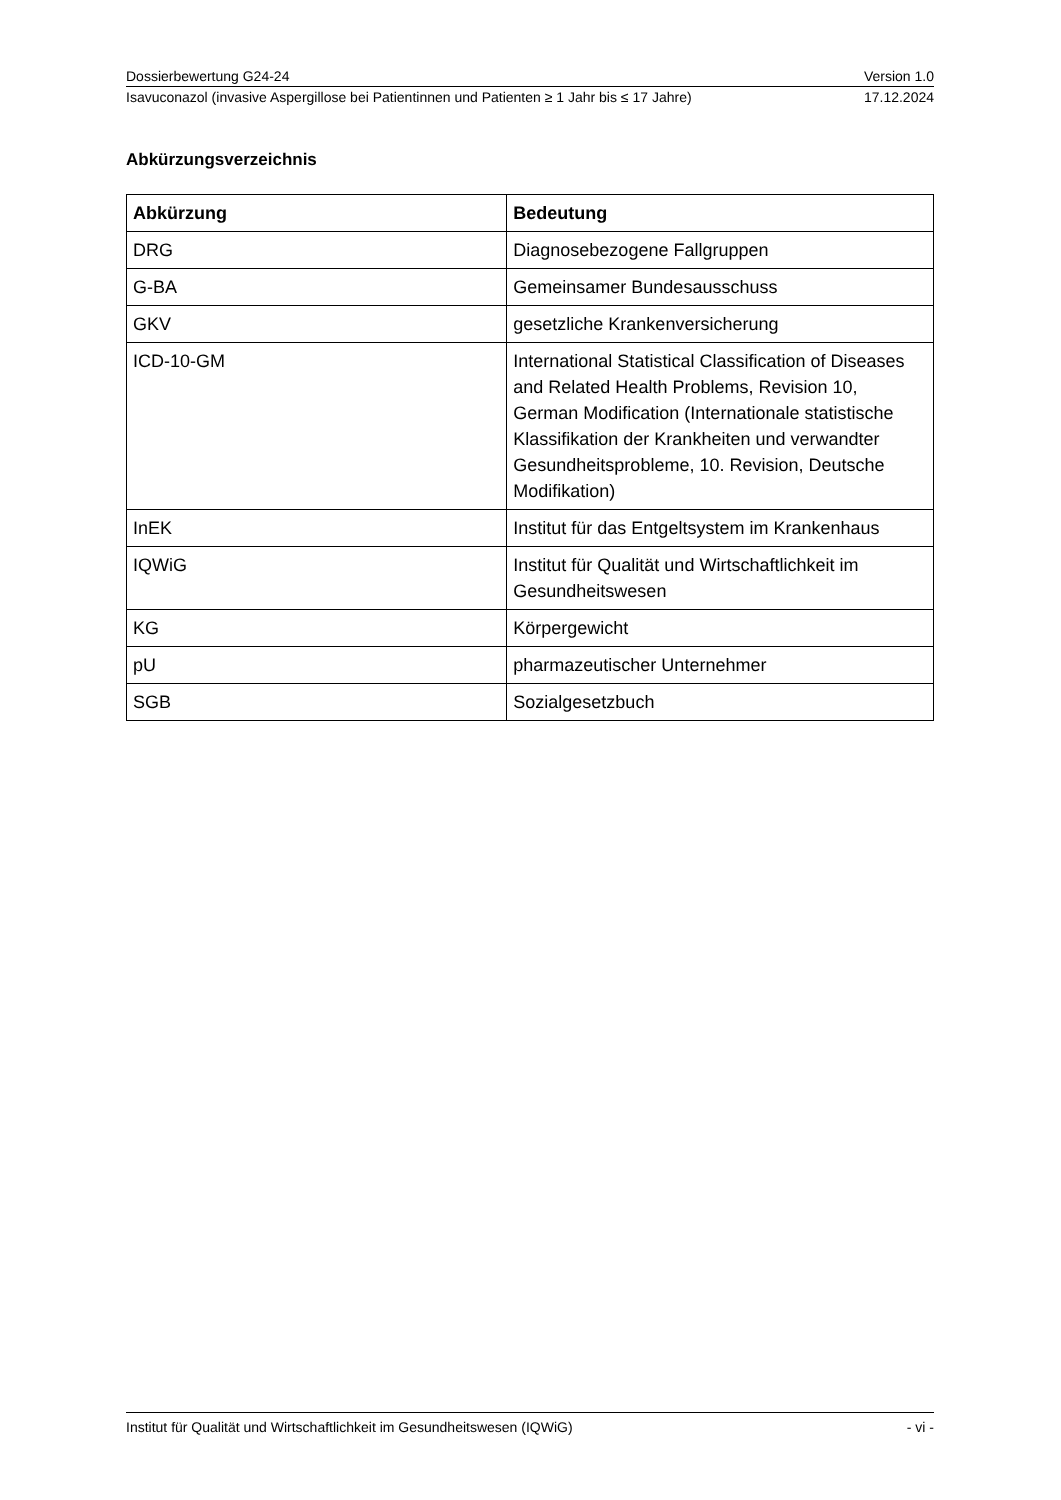Dossierbewertung G24-24 Version 1.0
Isavuconazol (invasive Aspergillose bei Patientinnen und Patienten ≥ 1 Jahr bis ≤ 17 Jahre) 17.12.2024
Abkürzungsverzeichnis
| Abkürzung | Bedeutung |
| --- | --- |
| DRG | Diagnosebezogene Fallgruppen |
| G-BA | Gemeinsamer Bundesausschuss |
| GKV | gesetzliche Krankenversicherung |
| ICD-10-GM | International Statistical Classification of Diseases and Related Health Problems, Revision 10, German Modification (Internationale statistische Klassifikation der Krankheiten und verwandter Gesundheitsprobleme, 10. Revision, Deutsche Modifikation) |
| InEK | Institut für das Entgeltsystem im Krankenhaus |
| IQWiG | Institut für Qualität und Wirtschaftlichkeit im Gesundheitswesen |
| KG | Körpergewicht |
| pU | pharmazeutischer Unternehmer |
| SGB | Sozialgesetzbuch |
Institut für Qualität und Wirtschaftlichkeit im Gesundheitswesen (IQWiG) - vi -